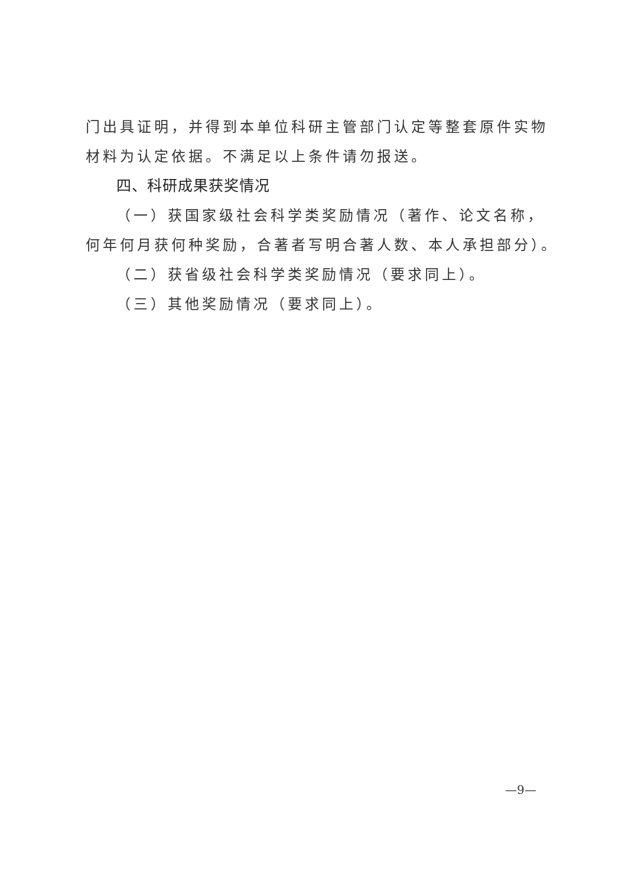门出具证明，并得到本单位科研主管部门认定等整套原件实物材料为认定依据。不满足以上条件请勿报送。
四、科研成果获奖情况
（一）获国家级社会科学类奖励情况（著作、论文名称，何年何月获何种奖励，合著者写明合著人数、本人承担部分）。
（二）获省级社会科学类奖励情况（要求同上）。
（三）其他奖励情况（要求同上）。
—9—